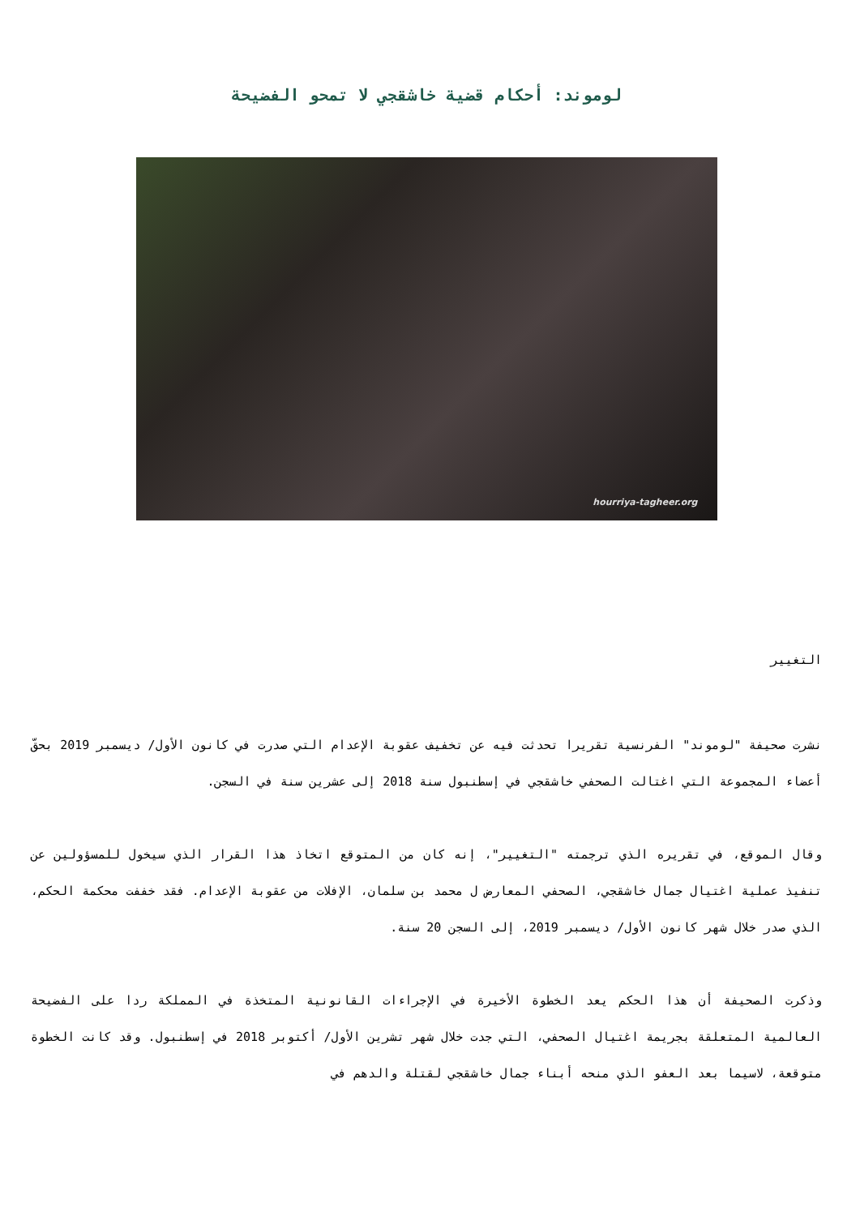لوموند: أحكام قضية خاشقجي لا تمحو الفضيحة
hourriya-tagheer.org
التغيير
نشرت صحيفة "لوموند" الفرنسية تقريرا تحدثت فيه عن تخفيف عقوبة الإعدام التي صدرت في كانون الأول/ ديسمبر 2019 بحقّ أعضاء المجموعة التي اغتالت الصحفي خاشقجي في إسطنبول سنة 2018 إلى عشرين سنة في السجن.
وقال الموقع، في تقريره الذي ترجمته "التغيير"، إنه كان من المتوقع اتخاذ هذا القرار الذي سيخول للمسؤولين عن تنفيذ عملية اغتيال جمال خاشقجي، الصحفي المعارض ل محمد بن سلمان، الإفلات من عقوبة الإعدام. فقد خففت محكمة الحكم، الذي صدر خلال شهر كانون الأول/ ديسمبر 2019، إلى السجن 20 سنة.
وذكرت الصحيفة أن هذا الحكم يعد الخطوة الأخيرة في الإجراءات القانونية المتخذة في المملكة ردا على الفضيحة العالمية المتعلقة بجريمة اغتيال الصحفي، التي جدت خلال شهر تشرين الأول/ أكتوبر 2018 في إسطنبول. وقد كانت الخطوة متوقعة، لاسيما بعد العفو الذي منحه أبناء جمال خاشقجي لقتلة والدهم في